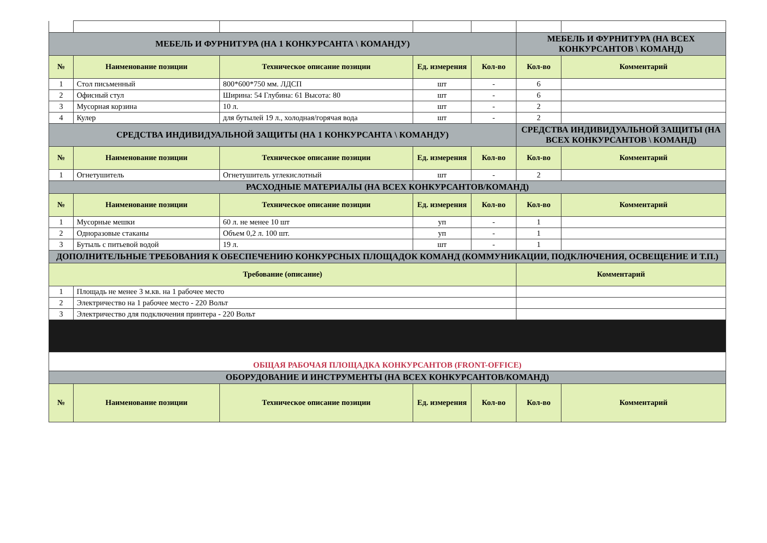| МЕБЕЛЬ И ФУРНИТУРА (НА 1 КОНКУРСАНТА \ КОМАНДУ) | | | | | МЕБЕЛЬ И ФУРНИТУРА (НА ВСЕХ КОНКУРСАНТОВ \ КОМАНД) | |
| № | Наименование позиции | Техническое описание позиции | Ед. измерения | Кол-во | Кол-во | Комментарий |
| 1 | Стол письменный | 800*600*750 мм. ЛДСП | шт | - | 6 | |
| 2 | Офисный стул | Ширина: 54 Глубина: 61 Высота: 80 | шт | - | 6 | |
| 3 | Мусорная корзина | 10 л. | шт | - | 2 | |
| 4 | Кулер | для бутылей 19 л., холодная/горячая вода | шт | - | 2 | |
| СРЕДСТВА ИНДИВИДУАЛЬНОЙ ЗАЩИТЫ (НА 1 КОНКУРСАНТА \ КОМАНДУ) | | | | | СРЕДСТВА ИНДИВИДУАЛЬНОЙ ЗАЩИТЫ (НА ВСЕХ КОНКУРСАНТОВ \ КОМАНД) | |
| № | Наименование позиции | Техническое описание позиции | Ед. измерения | Кол-во | Кол-во | Комментарий |
| 1 | Огнетушитель | Огнетушитель углекислотный | шт | - | 2 | |
| РАСХОДНЫЕ МАТЕРИАЛЫ (НА ВСЕХ КОНКУРСАНТОВ/КОМАНД) | | | | | | |
| № | Наименование позиции | Техническое описание позиции | Ед. измерения | Кол-во | Кол-во | Комментарий |
| 1 | Мусорные мешки | 60 л. не менее 10 шт | уп | - | 1 | |
| 2 | Одноразовые стаканы | Объем 0,2 л. 100 шт. | уп | - | 1 | |
| 3 | Бутыль с питьевой водой | 19 л. | шт | - | 1 | |
| ДОПОЛНИТЕЛЬНЫЕ ТРЕБОВАНИЯ К ОБЕСПЕЧЕНИЮ КОНКУРСНЫХ ПЛОЩАДОК КОМАНД (КОММУНИКАЦИИ, ПОДКЛЮЧЕНИЯ, ОСВЕЩЕНИЕ И Т.П.) | | | | | | |
| Требование (описание) | | | | | Комментарий | |
| 1 | Площадь не менее 3 м.кв. на 1 рабочее место | | | | | |
| 2 | Электричество на 1 рабочее место - 220 Вольт | | | | | |
| 3 | Электричество для подключения принтера - 220 Вольт | | | | | |
| ОБЩАЯ РАБОЧАЯ ПЛОЩАДКА КОНКУРСАНТОВ (FRONT-OFFICE) | | | | | | |
| ОБОРУДОВАНИЕ И ИНСТРУМЕНТЫ (НА ВСЕХ КОНКУРСАНТОВ/КОМАНД) | | | | | | |
| № | Наименование позиции | Техническое описание позиции | Ед. измерения | Кол-во | Кол-во | Комментарий |